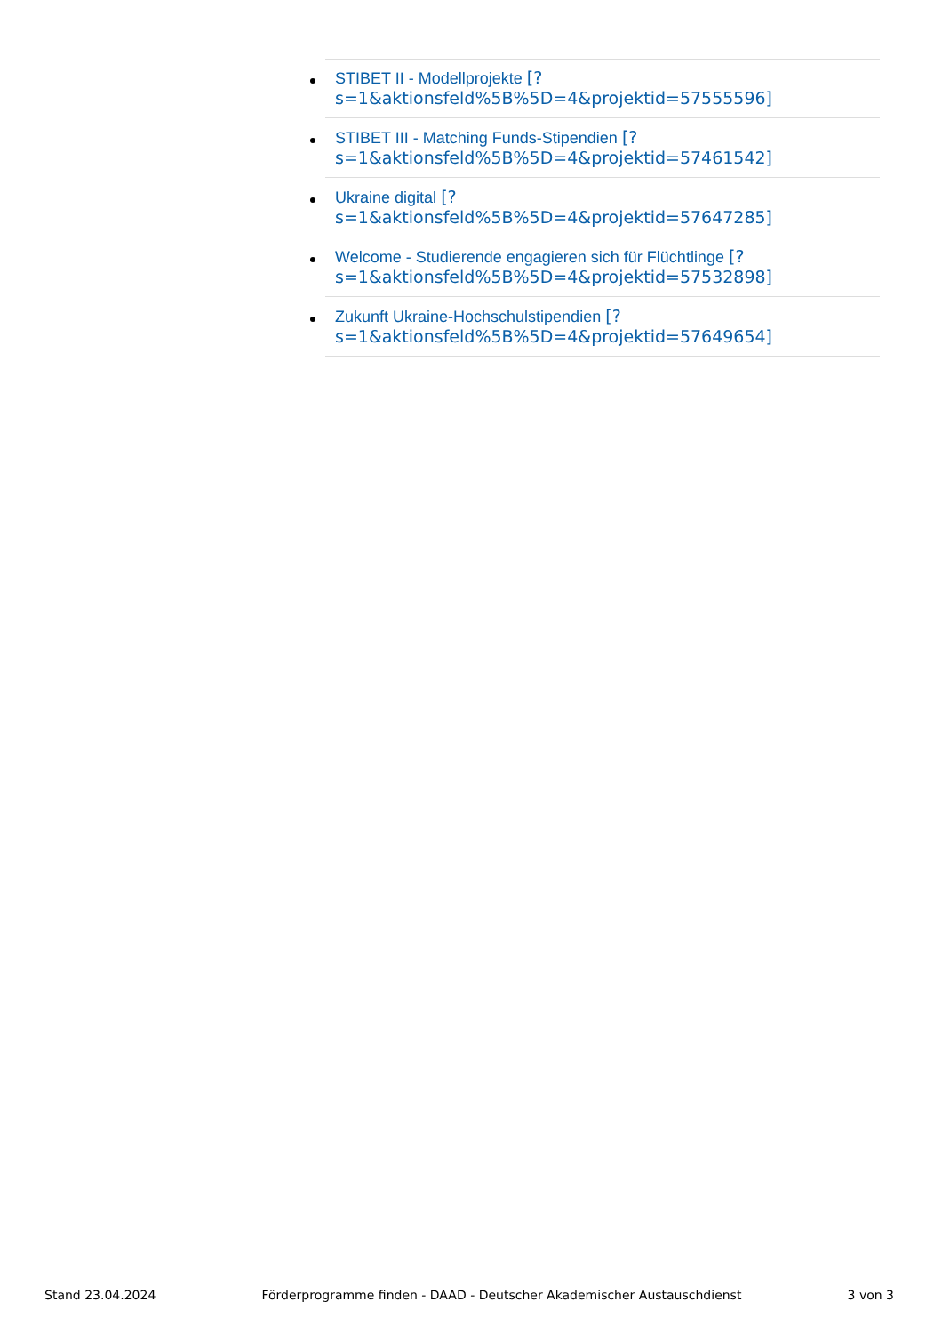STIBET II - Modellprojekte [?
s=1&aktionsfeld%5B%5D=4&projektid=57555596]
STIBET III - Matching Funds-Stipendien [?
s=1&aktionsfeld%5B%5D=4&projektid=57461542]
Ukraine digital [?
s=1&aktionsfeld%5B%5D=4&projektid=57647285]
Welcome - Studierende engagieren sich für Flüchtlinge [?
s=1&aktionsfeld%5B%5D=4&projektid=57532898]
Zukunft Ukraine-Hochschulstipendien [?
s=1&aktionsfeld%5B%5D=4&projektid=57649654]
Stand 23.04.2024 Förderprogramme finden - DAAD - Deutscher Akademischer Austauschdienst 3 von 3